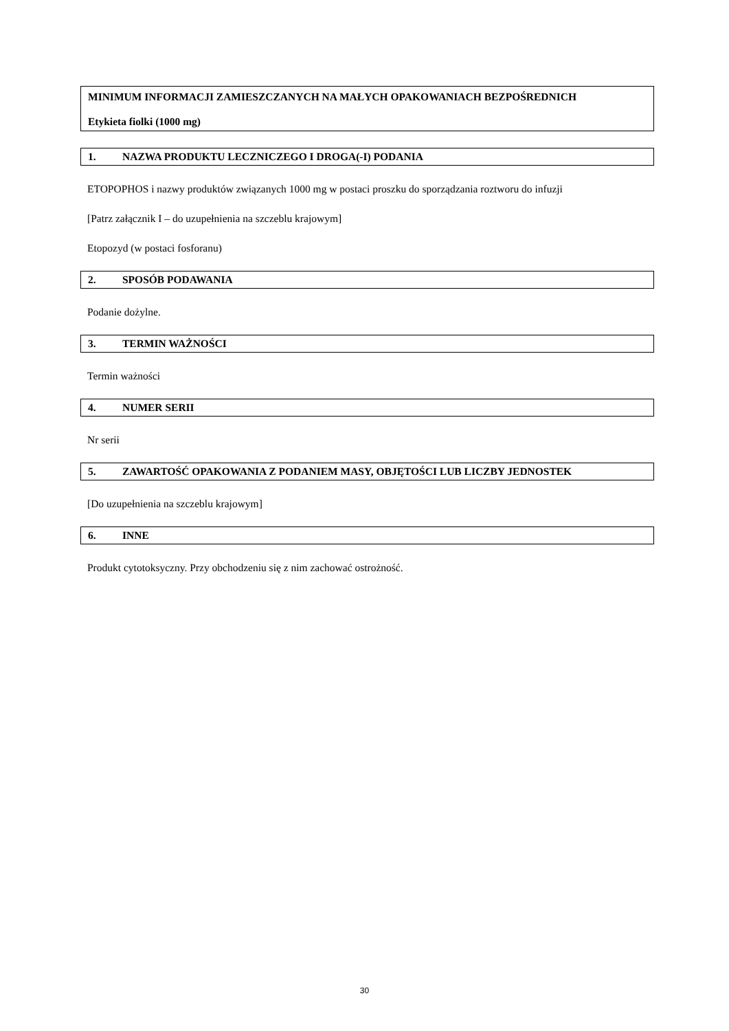MINIMUM INFORMACJI ZAMIESZCZANYCH NA MAŁYCH OPAKOWANIACH BEZPOŚREDNICH
Etykieta fiolki (1000 mg)
1. NAZWA PRODUKTU LECZNICZEGO I DROGA(-I) PODANIA
ETOPOPHOS i nazwy produktów związanych 1000 mg w postaci proszku do sporządzania roztworu do infuzji
[Patrz załącznik I – do uzupełnienia na szczeblu krajowym]
Etopozyd (w postaci fosforanu)
2. SPOSÓB PODAWANIA
Podanie dożylne.
3. TERMIN WAŻNOŚCI
Termin ważności
4. NUMER SERII
Nr serii
5. ZAWARTOŚĆ OPAKOWANIA Z PODANIEM MASY, OBJĘTOŚCI LUB LICZBY JEDNOSTEK
[Do uzupełnienia na szczeblu krajowym]
6. INNE
Produkt cytotoksyczny. Przy obchodzeniu się z nim zachować ostrożność.
30